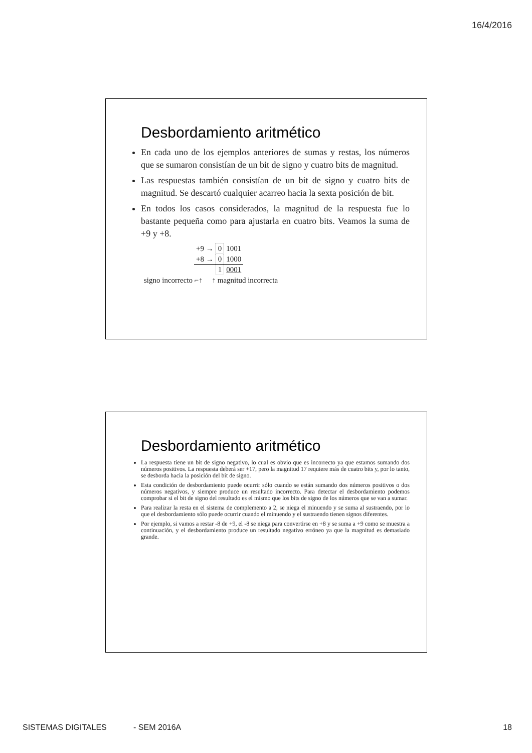16/4/2016
Desbordamiento aritmético
En cada uno de los ejemplos anteriores de sumas y restas, los números que se sumaron consistían de un bit de signo y cuatro bits de magnitud.
Las respuestas también consistían de un bit de signo y cuatro bits de magnitud. Se descartó cualquier acarreo hacia la sexta posición de bit.
En todos los casos considerados, la magnitud de la respuesta fue lo bastante pequeña como para ajustarla en cuatro bits. Veamos la suma de +9 y +8.
| +9 → | 0 | 1001 |
| +8 → | 0 | 1000 |
| | 1 | 0001 |
signo incorrecto ⌐↑ ↑ magnitud incorrecta
Desbordamiento aritmético
La respuesta tiene un bit de signo negativo, lo cual es obvio que es incorrecto ya que estamos sumando dos números positivos. La respuesta deberá ser +17, pero la magnitud 17 requiere más de cuatro bits y, por lo tanto, se desborda hacia la posición del bit de signo.
Esta condición de desbordamiento puede ocurrir sólo cuando se están sumando dos números positivos o dos números negativos, y siempre produce un resultado incorrecto. Para detectar el desbordamiento podemos comprobar si el bit de signo del resultado es el mismo que los bits de signo de los números que se van a sumar.
Para realizar la resta en el sistema de complemento a 2, se niega el minuendo y se suma al sustraendo, por lo que el desbordamiento sólo puede ocurrir cuando el minuendo y el sustraendo tienen signos diferentes.
Por ejemplo, si vamos a restar -8 de +9, el -8 se niega para convertirse en +8 y se suma a +9 como se muestra a continuación, y el desbordamiento produce un resultado negativo erróneo ya que la magnitud es demasiado grande.
SISTEMAS DIGITALES - SEM 2016A 18